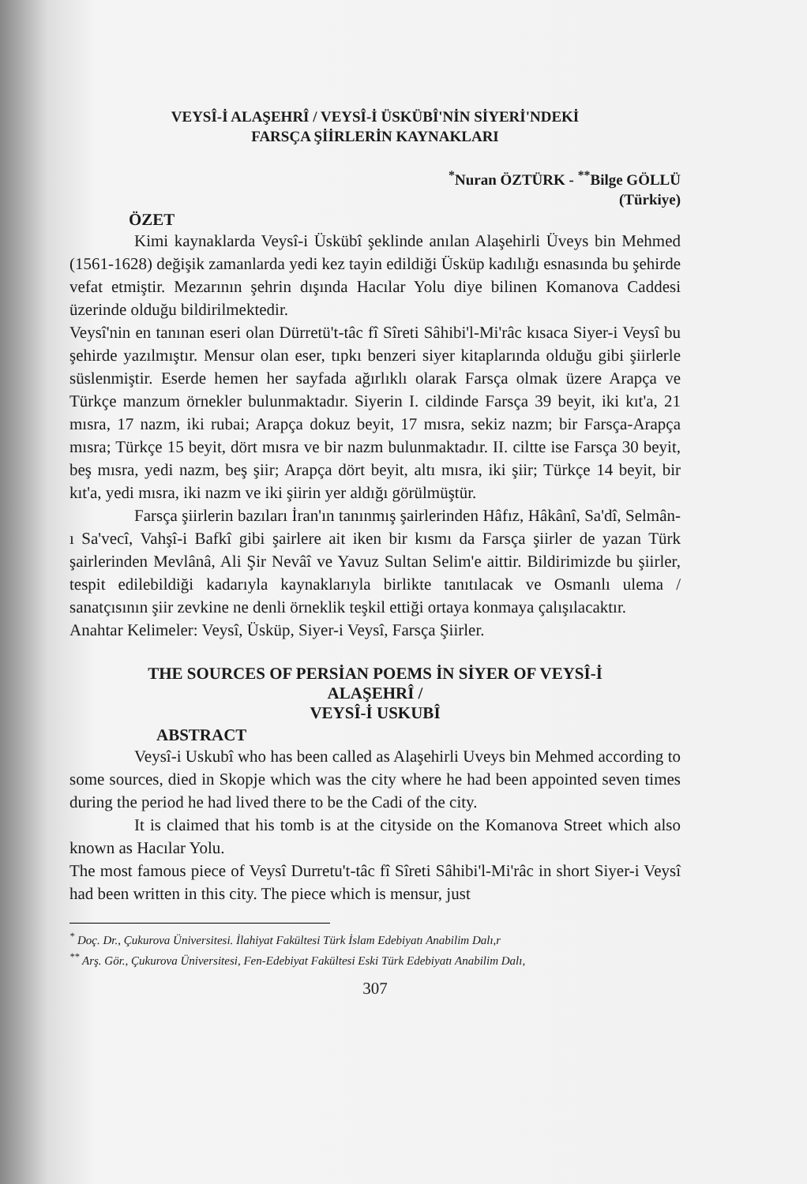VEYSÎ-İ ALAŞEHRÎ / VEYSÎ-İ ÜSKÜBÎ'NİN SİYERİ'NDEKİ
FARSÇA ŞİİRLERİN KAYNAKLARI
<sup>*</sup> Nuran ÖZTÜRK - <sup>**</sup>Bilge GÖLLÜ
(Türkiye)
ÖZET
Kimi kaynaklarda Veysî-i Üskübî şeklinde anılan Alaşehirli Üveys bin Mehmed (1561-1628) değişik zamanlarda yedi kez tayin edildiği Üsküp kadılığı esnasında bu şehirde vefat etmiştir. Mezarının şehrin dışında Hacılar Yolu diye bilinen Komanova Caddesi üzerinde olduğu bildirilmektedir.
Veysî'nin en tanınan eseri olan Dürretü't-tâc fî Sîreti Sâhibi'l-Mi'râc kısaca Siyer-i Veysî bu şehirde yazılmıştır. Mensur olan eser, tıpkı benzeri siyer kitaplarında olduğu gibi şiirlerle süslenmiştir. Eserde hemen her sayfada ağırlıklı olarak Farsça olmak üzere Arapça ve Türkçe manzum örnekler bulunmaktadır. Siyerin I. cildinde Farsça 39 beyit, iki kıt'a, 21 mısra, 17 nazm, iki rubai; Arapça dokuz beyit, 17 mısra, sekiz nazm; bir Farsça-Arapça mısra; Türkçe 15 beyit, dört mısra ve bir nazm bulunmaktadır. II. ciltte ise Farsça 30 beyit, beş mısra, yedi nazm, beş şiir; Arapça dört beyit, altı mısra, iki şiir; Türkçe 14 beyit, bir kıt'a, yedi mısra, iki nazm ve iki şiirin yer aldığı görülmüştür.
Farsça şiirlerin bazıları İran'ın tanınmış şairlerinden Hâfız, Hâkânî, Sa'dî, Selmân-ı Sa'vecî, Vahşî-i Bafkî gibi şairlere ait iken bir kısmı da Farsça şiirler de yazan Türk şairlerinden Mevlânâ, Ali Şir Nevâî ve Yavuz Sultan Selim'e aittir. Bildirimizde bu şiirler, tespit edilebildiği kadarıyla kaynaklarıyla birlikte tanıtılacak ve Osmanlı ulema / sanatçısının şiir zevkine ne denli örneklik teşkil ettiği ortaya konmaya çalışılacaktır.
Anahtar Kelimeler: Veysî, Üsküp, Siyer-i Veysî, Farsça Şiirler.
THE SOURCES OF PERSİAN POEMS İN SİYER OF VEYSÎ-İ
ALAŞEHRÎ /
VEYSÎ-İ USKUBÎ
ABSTRACT
Veysî-i Uskubî who has been called as Alaşehirli Uveys bin Mehmed according to some sources, died in Skopje which was the city where he had been appointed seven times during the period he had lived there to be the Cadi of the city.
It is claimed that his tomb is at the cityside on the Komanova Street which also known as Hacılar Yolu.
The most famous piece of Veysî Durretu't-tâc fî Sîreti Sâhibi'l-Mi'râc in short Siyer-i Veysî had been written in this city. The piece which is mensur, just
<sup>*</sup> Doç. Dr., Çukurova Üniversitesi. İlahiyat Fakültesi Türk İslam Edebiyatı Anabilim Dalı,r
<sup>**</sup> Arş. Gör., Çukurova Üniversitesi, Fen-Edebiyat Fakültesi Eski Türk Edebiyatı Anabilim Dalı,
307